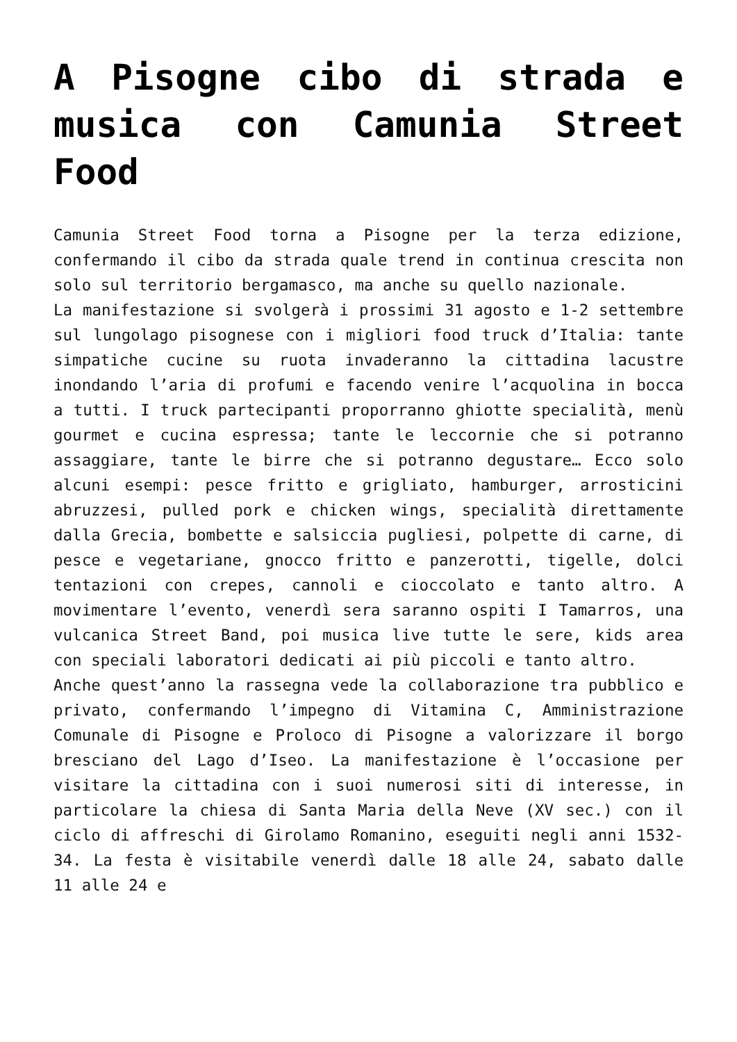A Pisogne cibo di strada e musica con Camunia Street Food
Camunia Street Food torna a Pisogne per la terza edizione, confermando il cibo da strada quale trend in continua crescita non solo sul territorio bergamasco, ma anche su quello nazionale.
La manifestazione si svolgerà i prossimi 31 agosto e 1-2 settembre sul lungolago pisognese con i migliori food truck d’Italia: tante simpatiche cucine su ruota invaderanno la cittadina lacustre inondando l’aria di profumi e facendo venire l’acquolina in bocca a tutti. I truck partecipanti proporranno ghiotte specialità, menù gourmet e cucina espressa; tante le leccornie che si potranno assaggiare, tante le birre che si potranno degustare… Ecco solo alcuni esempi: pesce fritto e grigliato, hamburger, arrosticini abruzzesi, pulled pork e chicken wings, specialità direttamente dalla Grecia, bombette e salsiccia pugliesi, polpette di carne, di pesce e vegetariane, gnocco fritto e panzerotti, tigelle, dolci tentazioni con crepes, cannoli e cioccolato e tanto altro. A movimentare l’evento, venerdì sera saranno ospiti I Tamarros, una vulcanica Street Band, poi musica live tutte le sere, kids area con speciali laboratori dedicati ai più piccoli e tanto altro.
Anche quest’anno la rassegna vede la collaborazione tra pubblico e privato, confermando l’impegno di Vitamina C, Amministrazione Comunale di Pisogne e Proloco di Pisogne a valorizzare il borgo bresciano del Lago d’Iseo. La manifestazione è l’occasione per visitare la cittadina con i suoi numerosi siti di interesse, in particolare la chiesa di Santa Maria della Neve (XV sec.) con il ciclo di affreschi di Girolamo Romanino, eseguiti negli anni 1532-34. La festa è visitabile venerdì dalle 18 alle 24, sabato dalle 11 alle 24 e